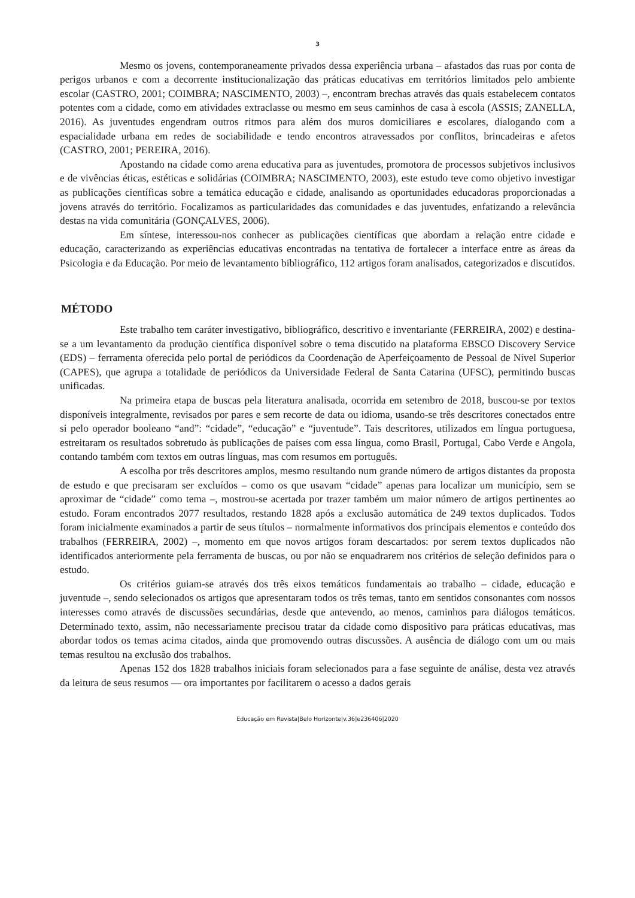3
Mesmo os jovens, contemporaneamente privados dessa experiência urbana – afastados das ruas por conta de perigos urbanos e com a decorrente institucionalização das práticas educativas em territórios limitados pelo ambiente escolar (CASTRO, 2001; COIMBRA; NASCIMENTO, 2003) –, encontram brechas através das quais estabelecem contatos potentes com a cidade, como em atividades extraclasse ou mesmo em seus caminhos de casa à escola (ASSIS; ZANELLA, 2016). As juventudes engendram outros ritmos para além dos muros domiciliares e escolares, dialogando com a espacialidade urbana em redes de sociabilidade e tendo encontros atravessados por conflitos, brincadeiras e afetos (CASTRO, 2001; PEREIRA, 2016).
Apostando na cidade como arena educativa para as juventudes, promotora de processos subjetivos inclusivos e de vivências éticas, estéticas e solidárias (COIMBRA; NASCIMENTO, 2003), este estudo teve como objetivo investigar as publicações científicas sobre a temática educação e cidade, analisando as oportunidades educadoras proporcionadas a jovens através do território. Focalizamos as particularidades das comunidades e das juventudes, enfatizando a relevância destas na vida comunitária (GONÇALVES, 2006).
Em síntese, interessou-nos conhecer as publicações científicas que abordam a relação entre cidade e educação, caracterizando as experiências educativas encontradas na tentativa de fortalecer a interface entre as áreas da Psicologia e da Educação. Por meio de levantamento bibliográfico, 112 artigos foram analisados, categorizados e discutidos.
MÉTODO
Este trabalho tem caráter investigativo, bibliográfico, descritivo e inventariante (FERREIRA, 2002) e destina-se a um levantamento da produção científica disponível sobre o tema discutido na plataforma EBSCO Discovery Service (EDS) – ferramenta oferecida pelo portal de periódicos da Coordenação de Aperfeiçoamento de Pessoal de Nível Superior (CAPES), que agrupa a totalidade de periódicos da Universidade Federal de Santa Catarina (UFSC), permitindo buscas unificadas.
Na primeira etapa de buscas pela literatura analisada, ocorrida em setembro de 2018, buscou-se por textos disponíveis integralmente, revisados por pares e sem recorte de data ou idioma, usando-se três descritores conectados entre si pelo operador booleano “and”: “cidade”, “educação” e “juventude”. Tais descritores, utilizados em língua portuguesa, estreitaram os resultados sobretudo às publicações de países com essa língua, como Brasil, Portugal, Cabo Verde e Angola, contando também com textos em outras línguas, mas com resumos em português.
A escolha por três descritores amplos, mesmo resultando num grande número de artigos distantes da proposta de estudo e que precisaram ser excluídos – como os que usavam “cidade” apenas para localizar um município, sem se aproximar de “cidade” como tema –, mostrou-se acertada por trazer também um maior número de artigos pertinentes ao estudo. Foram encontrados 2077 resultados, restando 1828 após a exclusão automática de 249 textos duplicados. Todos foram inicialmente examinados a partir de seus títulos – normalmente informativos dos principais elementos e conteúdo dos trabalhos (FERREIRA, 2002) –, momento em que novos artigos foram descartados: por serem textos duplicados não identificados anteriormente pela ferramenta de buscas, ou por não se enquadrarem nos critérios de seleção definidos para o estudo.
Os critérios guiam-se através dos três eixos temáticos fundamentais ao trabalho – cidade, educação e juventude –, sendo selecionados os artigos que apresentaram todos os três temas, tanto em sentidos consonantes com nossos interesses como através de discussões secundárias, desde que antevendo, ao menos, caminhos para diálogos temáticos. Determinado texto, assim, não necessariamente precisou tratar da cidade como dispositivo para práticas educativas, mas abordar todos os temas acima citados, ainda que promovendo outras discussões. A ausência de diálogo com um ou mais temas resultou na exclusão dos trabalhos.
Apenas 152 dos 1828 trabalhos iniciais foram selecionados para a fase seguinte de análise, desta vez através da leitura de seus resumos — ora importantes por facilitarem o acesso a dados gerais
Educação em Revista|Belo Horizonte|v.36|e236406|2020